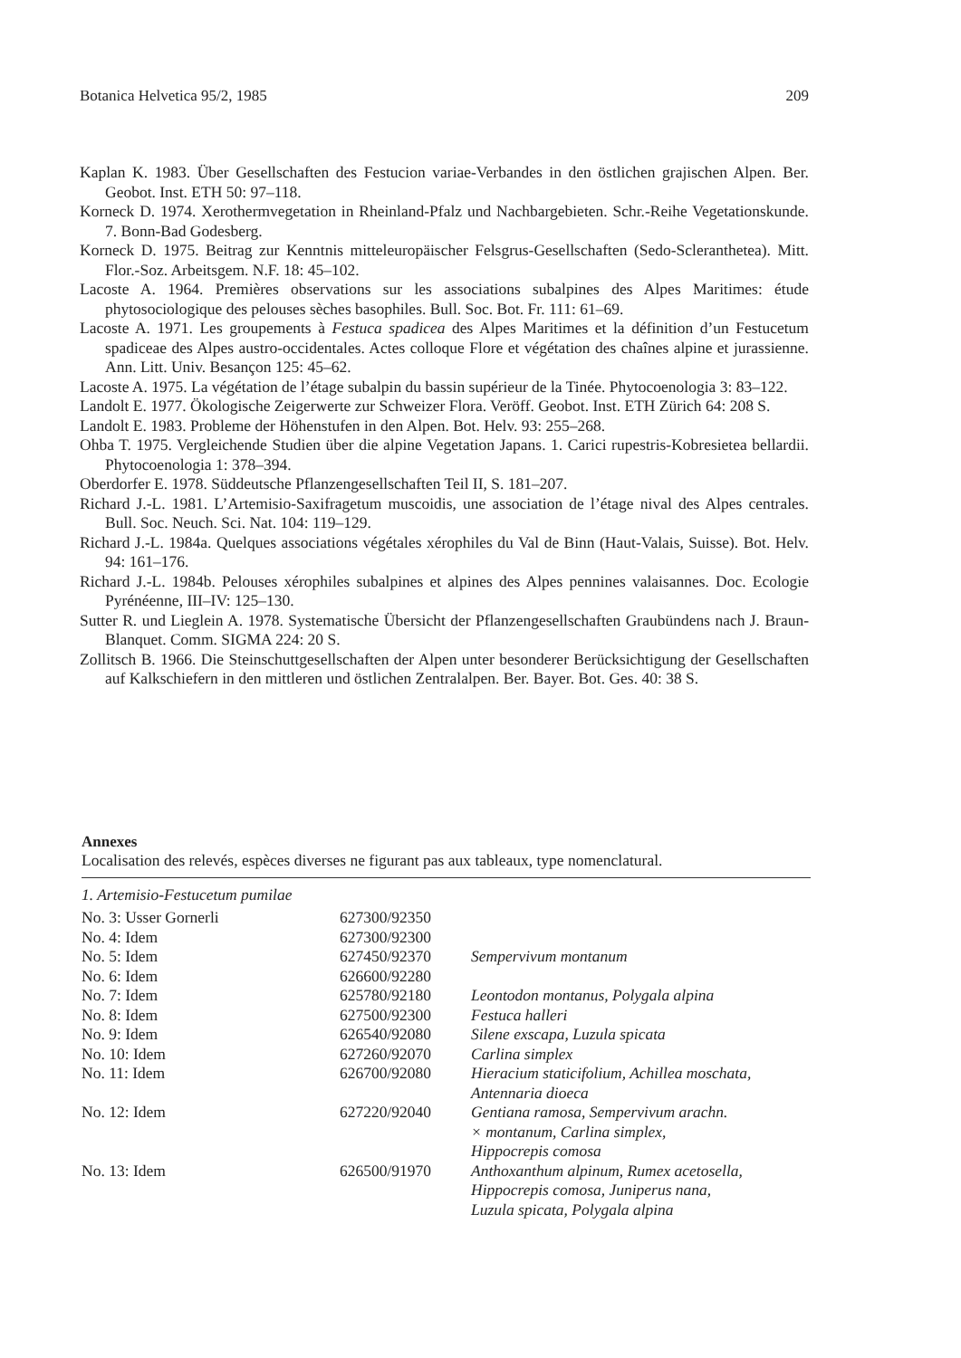Botanica Helvetica 95/2, 1985 209
Kaplan K. 1983. Über Gesellschaften des Festucion variae-Verbandes in den östlichen grajischen Alpen. Ber. Geobot. Inst. ETH 50: 97–118.
Korneck D. 1974. Xerothermvegetation in Rheinland-Pfalz und Nachbargebieten. Schr.-Reihe Vegetationskunde. 7. Bonn-Bad Godesberg.
Korneck D. 1975. Beitrag zur Kenntnis mitteleuropäischer Felsgrus-Gesellschaften (Sedo-Scleranthetea). Mitt. Flor.-Soz. Arbeitsgem. N.F. 18: 45–102.
Lacoste A. 1964. Premières observations sur les associations subalpines des Alpes Maritimes: étude phytosociologique des pelouses sèches basophiles. Bull. Soc. Bot. Fr. 111: 61–69.
Lacoste A. 1971. Les groupements à Festuca spadicea des Alpes Maritimes et la définition d’un Festucetum spadiceae des Alpes austro-occidentales. Actes colloque Flore et végétation des chaînes alpine et jurassienne. Ann. Litt. Univ. Besançon 125: 45–62.
Lacoste A. 1975. La végétation de l’étage subalpin du bassin supérieur de la Tinée. Phytocoenologia 3: 83–122.
Landolt E. 1977. Ökologische Zeigerwerte zur Schweizer Flora. Veröff. Geobot. Inst. ETH Zürich 64: 208 S.
Landolt E. 1983. Probleme der Höhenstufen in den Alpen. Bot. Helv. 93: 255–268.
Ohba T. 1975. Vergleichende Studien über die alpine Vegetation Japans. 1. Carici rupestris-Kobresietea bellardii. Phytocoenologia 1: 378–394.
Oberdorfer E. 1978. Süddeutsche Pflanzengesellschaften Teil II, S. 181–207.
Richard J.-L. 1981. L’Artemisio-Saxifragetum muscoidis, une association de l’étage nival des Alpes centrales. Bull. Soc. Neuch. Sci. Nat. 104: 119–129.
Richard J.-L. 1984a. Quelques associations végétales xérophiles du Val de Binn (Haut-Valais, Suisse). Bot. Helv. 94: 161–176.
Richard J.-L. 1984b. Pelouses xérophiles subalpines et alpines des Alpes pennines valaisannes. Doc. Ecologie Pyrénéenne, III–IV: 125–130.
Sutter R. und Lieglein A. 1978. Systematische Übersicht der Pflanzengesellschaften Graubündens nach J. Braun-Blanquet. Comm. SIGMA 224: 20 S.
Zollitsch B. 1966. Die Steinschuttgesellschaften der Alpen unter besonderer Berücksichtigung der Gesellschaften auf Kalkschiefern in den mittleren und östlichen Zentralalpen. Ber. Bayer. Bot. Ges. 40: 38 S.
Annexes
Localisation des relevés, espèces diverses ne figurant pas aux tableaux, type nomenclatural.
1. Artemisio-Festucetum pumilae
| No. 3: Usser Gornerli | 627300/92350 | |
| No. 4: Idem | 627300/92300 | |
| No. 5: Idem | 627450/92370 | Sempervivum montanum |
| No. 6: Idem | 626600/92280 | |
| No. 7: Idem | 625780/92180 | Leontodon montanus, Polygala alpina |
| No. 8: Idem | 627500/92300 | Festuca halleri |
| No. 9: Idem | 626540/92080 | Silene exscapa, Luzula spicata |
| No. 10: Idem | 627260/92070 | Carlina simplex |
| No. 11: Idem | 626700/92080 | Hieracium staticifolium, Achillea moschata, Antennaria dioeca |
| No. 12: Idem | 627220/92040 | Gentiana ramosa, Sempervivum arachn. × montanum, Carlina simplex, Hippocrepis comosa |
| No. 13: Idem | 626500/91970 | Anthoxanthum alpinum, Rumex acetosella, Hippocrepis comosa, Juniperus nana, Luzula spicata, Polygala alpina |